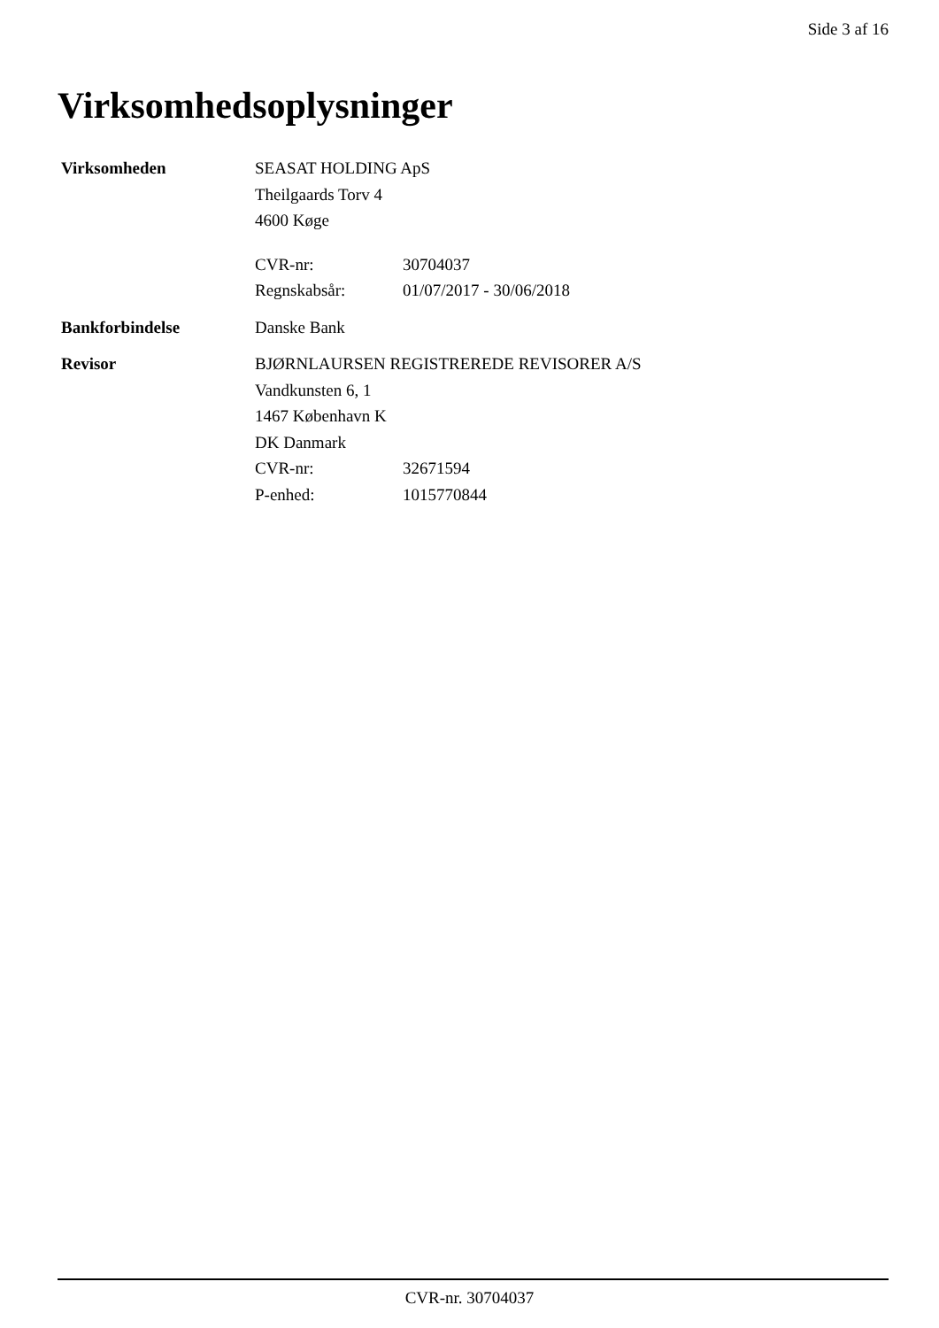Side 3 af 16
Virksomhedsoplysninger
Virksomheden
SEASAT HOLDING ApS
Theilgaards Torv 4
4600 Køge
CVR-nr: 30704037
Regnskabsår: 01/07/2017 - 30/06/2018
Bankforbindelse
Danske Bank
Revisor
BJØRNLAURSEN REGISTREREDE REVISORER A/S
Vandkunsten 6, 1
1467 København K
DK Danmark
CVR-nr: 32671594
P-enhed: 1015770844
CVR-nr. 30704037